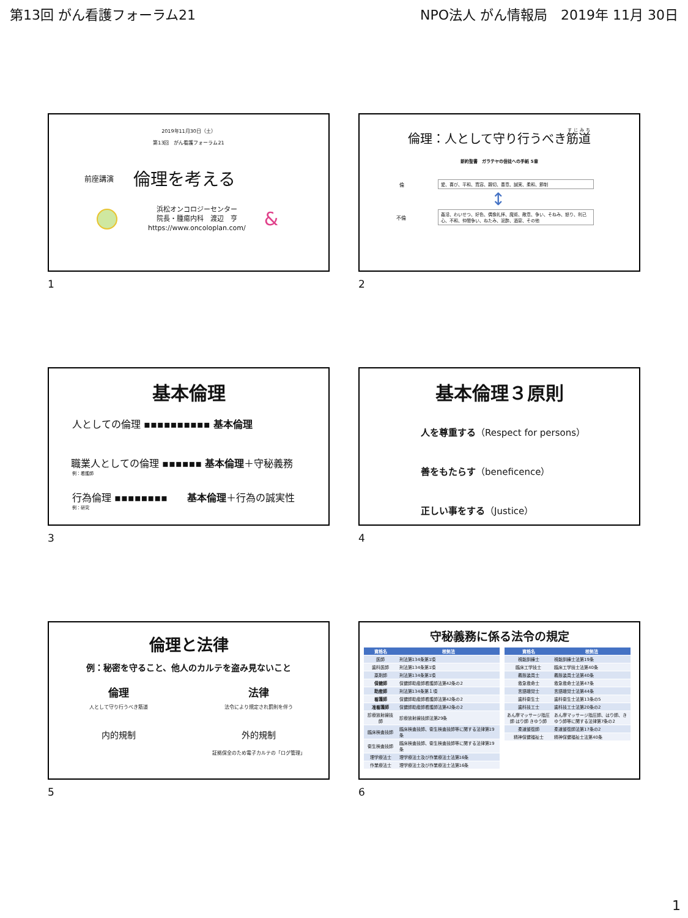第13回 がん看護フォーラム21 NPO法人 がん情報局　2019年 11月 30日
2019年11月30日（土）
第13回　がん看護フォーラム21
前座講演 倫理を考える
浜松オンコロジーセンター
院長・腫瘍内科　渡辺　亨
https://www.oncoloplan.com/
&
1
倫理：人として守り行うべき筋道
新約聖書　ガラテヤの信徒への手紙 5章
倫 愛、喜び、平和、寛容、親切、善意、誠実、柔和、節制
↕
不倫
姦淫、わいせつ、好色、偶像礼拝、魔術、敵意、争い、そねみ、怒り、利己心、不和、仲間争い、ねたみ、泥酔、酒宴、その他
2
基本倫理
人としての倫理 ▪▪▪▪▪▪▪▪▪▪ 基本倫理
職業人としての倫理 ▪▪▪▪▪▪ 基本倫理＋守秘義務
例：看護師
行為倫理 ▪▪▪▪▪▪▪▪　　基本倫理＋行為の誠実性
例：研究
3
基本倫理３原則
人を尊重する（Respect for persons）
善をもたらす（beneficence）
正しい事をする（Justice）
4
倫理と法律
例：秘密を守ること、他人のカルテを盗み見ないこと
倫理
人として守り行うべき筋道
法律
法令により規定され罰則を伴う
内的規制
外的規制
証拠保全のため電子カルテの「ログ管理」
5
守秘義務に係る法令の規定
| 資格名 | 根拠法 |
| --- | --- |
| 医師 | 刑法第134条第1項 |
| 歯科医師 | 刑法第134条第1項 |
| 薬剤師 | 刑法第134条第1項 |
| 保健師 | 保健師助産師看護師法第42条の2 |
| 助産師 | 刑法第134条第１項 |
| 看護師 | 保健師助産師看護師法第42条の2 |
| 准看護師 | 保健師助産師看護師法第42条の2 |
| 診療放射線技師 | 診療放射線技師法第29条 |
| 臨床検査技師 | 臨床検査技師、衛生検査技師等に関する法律第19条 |
| 衛生検査技師 | 臨床検査技師、衛生検査技師等に関する法律第19条 |
| 理学療法士 | 理学療法士及び作業療法士法第16条 |
| 作業療法士 | 理学療法士及び作業療法士法第16条 |
| 資格名 | 根拠法 |
| --- | --- |
| 視能訓練士 | 視能訓練士法第19条 |
| 臨床工学技士 | 臨床工学技士法第40条 |
| 義肢装具士 | 義肢装具士法第40条 |
| 救急救命士 | 救急救命士法第47条 |
| 言語聴覚士 | 言語聴覚士法第44条 |
| 歯科衛生士 | 歯科衛生士法第13条の5 |
| 歯科技工士 | 歯科技工士法第20条の2 |
| あん摩マッサージ指圧師 はり師 きゆう師 | あん摩マッサージ指圧師、はり師、きゆう師等に関する法律第7条の2 |
| 柔道整復師 | 柔道整復師法第17条の2 |
| 精神保健福祉士 | 精神保健福祉士法第40条 |
6
1